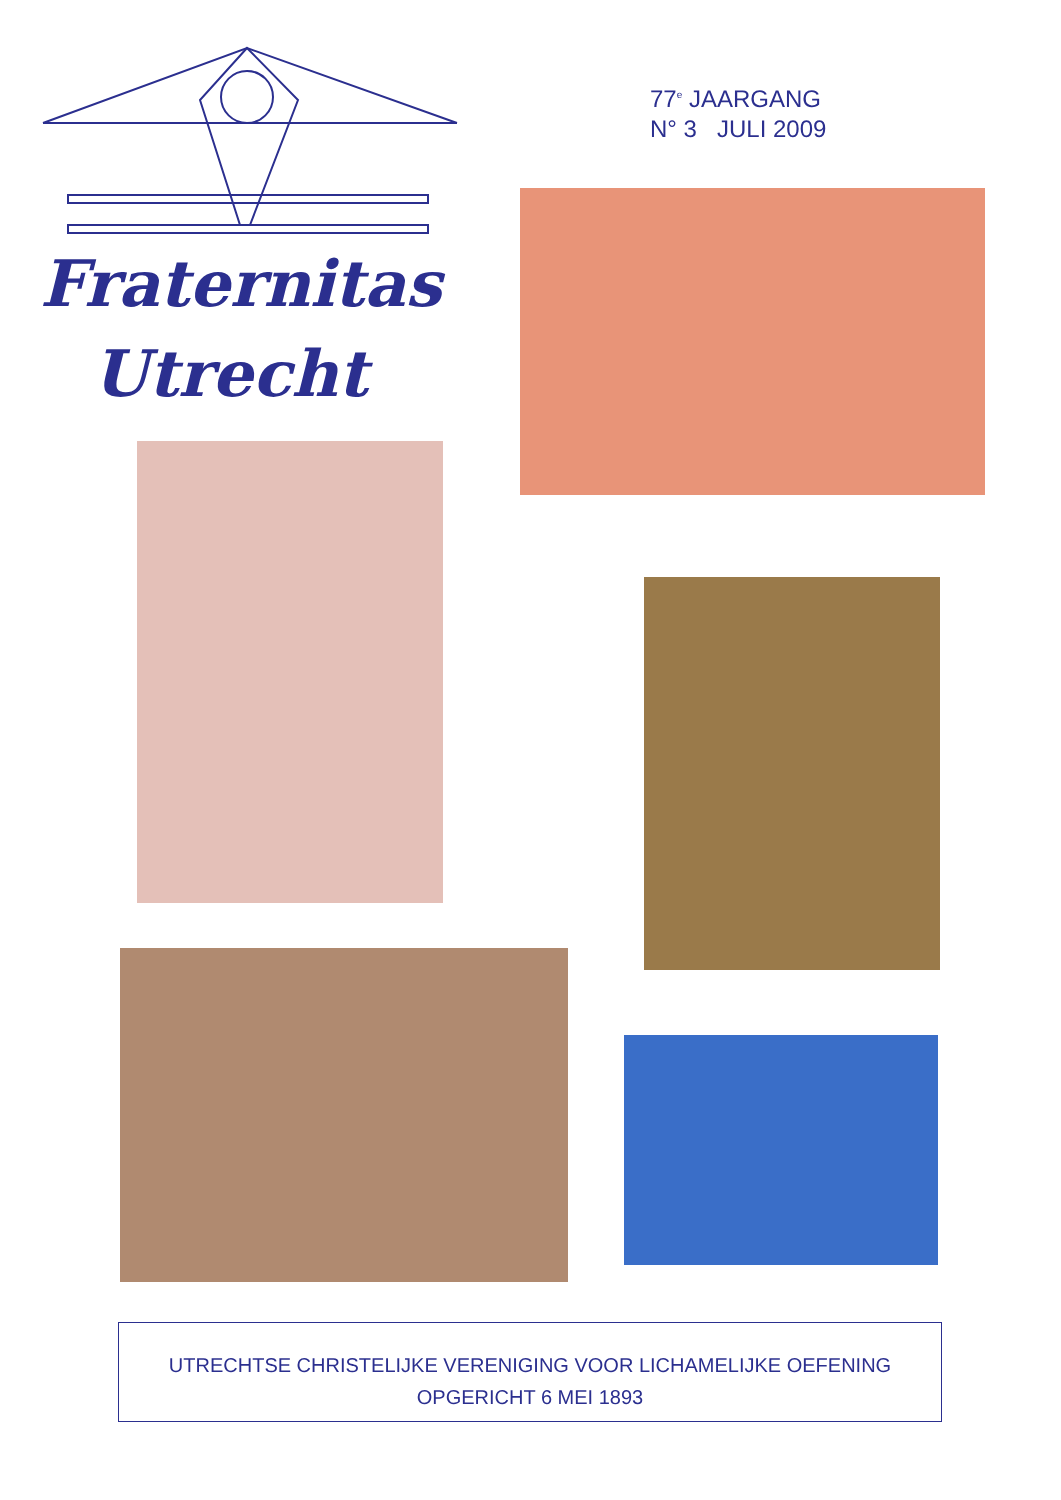Fraternitas
Utrecht
77<sup>e</sup> JAARGANG
N° 3 JULI 2009
UTRECHTSE CHRISTELIJKE VERENIGING VOOR LICHAMELIJKE OEFENING
OPGERICHT 6 MEI 1893